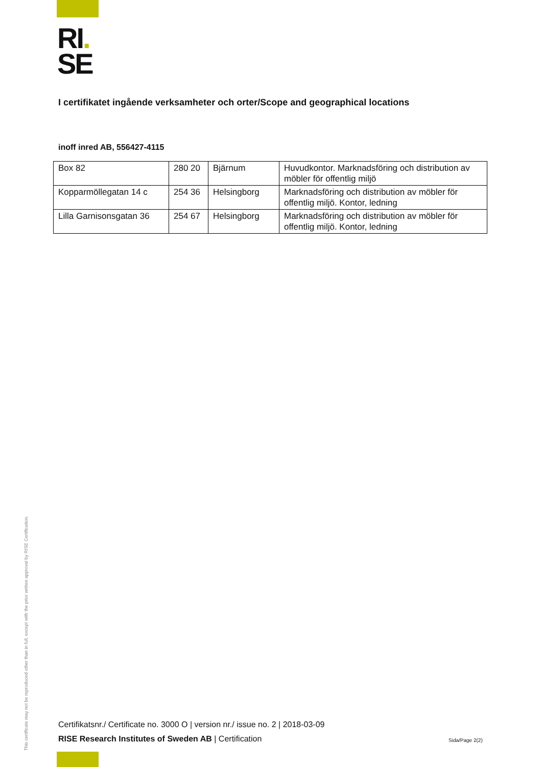RI.
SE
I certifikatet ingående verksamheter och orter/Scope and geographical locations
inoff inred AB, 556427-4115
| Box 82 | 280 20 | Bjärnum | Huvudkontor. Marknadsföring och distribution av möbler för offentlig miljö |
| Kopparmöllegatan 14 c | 254 36 | Helsingborg | Marknadsföring och distribution av möbler för offentlig miljö. Kontor, ledning |
| Lilla Garnisonsgatan 36 | 254 67 | Helsingborg | Marknadsföring och distribution av möbler för offentlig miljö. Kontor, ledning |
Certifikatsnr./ Certificate no. 3000 O | version nr./ issue no. 2 | 2018-03-09
RISE Research Institutes of Sweden AB | Certification
Sida/Page 2(2)
This certificate may not be reproduced other than in full, except with the prior written approval by RISE Certification.